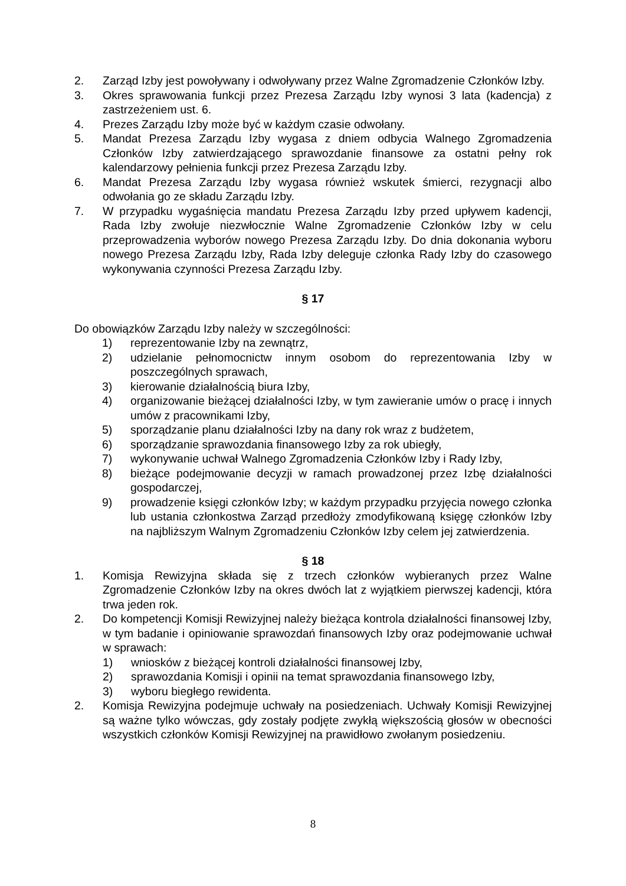2. Zarząd Izby jest powoływany i odwoływany przez Walne Zgromadzenie Członków Izby.
3. Okres sprawowania funkcji przez Prezesa Zarządu Izby wynosi 3 lata (kadencja) z zastrzeżeniem ust. 6.
4. Prezes Zarządu Izby może być w każdym czasie odwołany.
5. Mandat Prezesa Zarządu Izby wygasa z dniem odbycia Walnego Zgromadzenia Członków Izby zatwierdzającego sprawozdanie finansowe za ostatni pełny rok kalendarzowy pełnienia funkcji przez Prezesa Zarządu Izby.
6. Mandat Prezesa Zarządu Izby wygasa również wskutek śmierci, rezygnacji albo odwołania go ze składu Zarządu Izby.
7. W przypadku wygaśnięcia mandatu Prezesa Zarządu Izby przed upływem kadencji, Rada Izby zwołuje niezwłocznie Walne Zgromadzenie Członków Izby w celu przeprowadzenia wyborów nowego Prezesa Zarządu Izby. Do dnia dokonania wyboru nowego Prezesa Zarządu Izby, Rada Izby deleguje członka Rady Izby do czasowego wykonywania czynności Prezesa Zarządu Izby.
§ 17
Do obowiązków Zarządu Izby należy w szczególności:
1) reprezentowanie Izby na zewnątrz,
2) udzielanie pełnomocnictw innym osobom do reprezentowania Izby w poszczególnych sprawach,
3) kierowanie działalnością biura Izby,
4) organizowanie bieżącej działalności Izby, w tym zawieranie umów o pracę i innych umów z pracownikami Izby,
5) sporządzanie planu działalności Izby na dany rok wraz z budżetem,
6) sporządzanie sprawozdania finansowego Izby za rok ubiegły,
7) wykonywanie uchwał Walnego Zgromadzenia Członków Izby i Rady Izby,
8) bieżące podejmowanie decyzji w ramach prowadzonej przez Izbę działalności gospodarczej,
9) prowadzenie księgi członków Izby; w każdym przypadku przyjęcia nowego członka lub ustania członkostwa Zarząd przedłoży zmodyfikowaną księgę członków Izby na najbliższym Walnym Zgromadzeniu Członków Izby celem jej zatwierdzenia.
§ 18
1. Komisja Rewizyjna składa się z trzech członków wybieranych przez Walne Zgromadzenie Członków Izby na okres dwóch lat z wyjątkiem pierwszej kadencji, która trwa jeden rok.
2. Do kompetencji Komisji Rewizyjnej należy bieżąca kontrola działalności finansowej Izby, w tym badanie i opiniowanie sprawozdań finansowych Izby oraz podejmowanie uchwał w sprawach:
1) wniosków z bieżącej kontroli działalności finansowej Izby,
2) sprawozdania Komisji i opinii na temat sprawozdania finansowego Izby,
3) wyboru biegłego rewidenta.
2. Komisja Rewizyjna podejmuje uchwały na posiedzeniach. Uchwały Komisji Rewizyjnej są ważne tylko wówczas, gdy zostały podjęte zwykłą większością głosów w obecności wszystkich członków Komisji Rewizyjnej na prawidłowo zwołanym posiedzeniu.
8